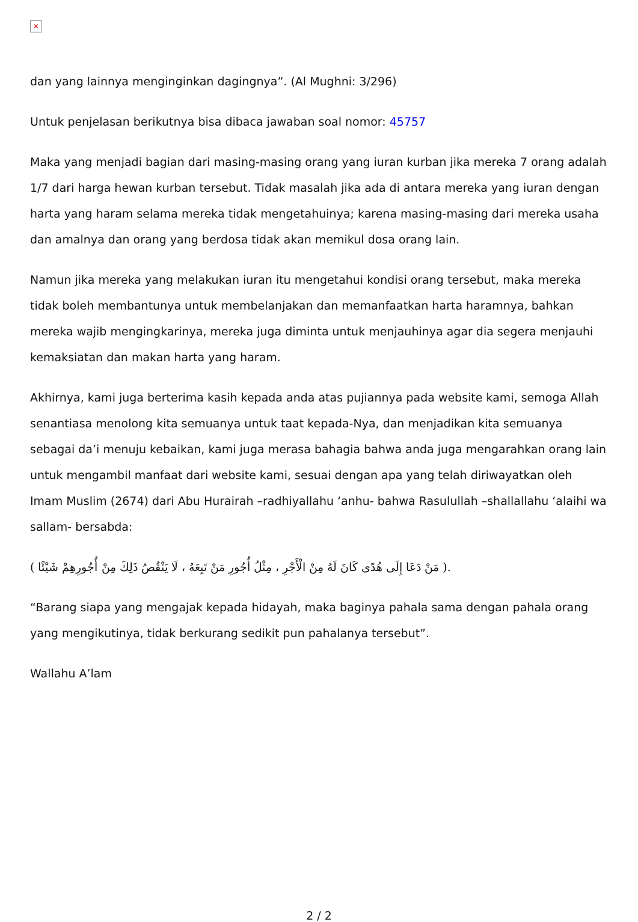✕
dan yang lainnya menginginkan dagingnya”. (Al Mughni: 3/296)
Untuk penjelasan berikutnya bisa dibaca jawaban soal nomor: 45757
Maka yang menjadi bagian dari masing-masing orang yang iuran kurban jika mereka 7 orang adalah 1/7 dari harga hewan kurban tersebut. Tidak masalah jika ada di antara mereka yang iuran dengan harta yang haram selama mereka tidak mengetahuinya; karena masing-masing dari mereka usaha dan amalnya dan orang yang berdosa tidak akan memikul dosa orang lain.
Namun jika mereka yang melakukan iuran itu mengetahui kondisi orang tersebut, maka mereka tidak boleh membantunya untuk membelanjakan dan memanfaatkan harta haramnya, bahkan mereka wajib mengingkarinya, mereka juga diminta untuk menjauhinya agar dia segera menjauhi kemaksiatan dan makan harta yang haram.
Akhirnya, kami juga berterima kasih kepada anda atas pujiannya pada website kami, semoga Allah senantiasa menolong kita semuanya untuk taat kepada-Nya, dan menjadikan kita semuanya sebagai da’i menuju kebaikan, kami juga merasa bahagia bahwa anda juga mengarahkan orang lain untuk mengambil manfaat dari website kami, sesuai dengan apa yang telah diriwayatkan oleh Imam Muslim (2674) dari Abu Hurairah –radhiyallahu ‘anhu- bahwa Rasulullah –shallallahu ‘alaihi wa sallam- bersabda:
( مَنْ دَعَا إِلَى هُدًى كَانَ لَهُ مِنْ الْأَجْرِ ، مِثْلُ أُجُورِ مَنْ تَبِعَهُ ، لَا يَنْقُصُ ذَلِكَ مِنْ أُجُورِهِمْ شَيْئًا ).
“Barang siapa yang mengajak kepada hidayah, maka baginya pahala sama dengan pahala orang yang mengikutinya, tidak berkurang sedikit pun pahalanya tersebut”.
Wallahu A’lam
2 / 2